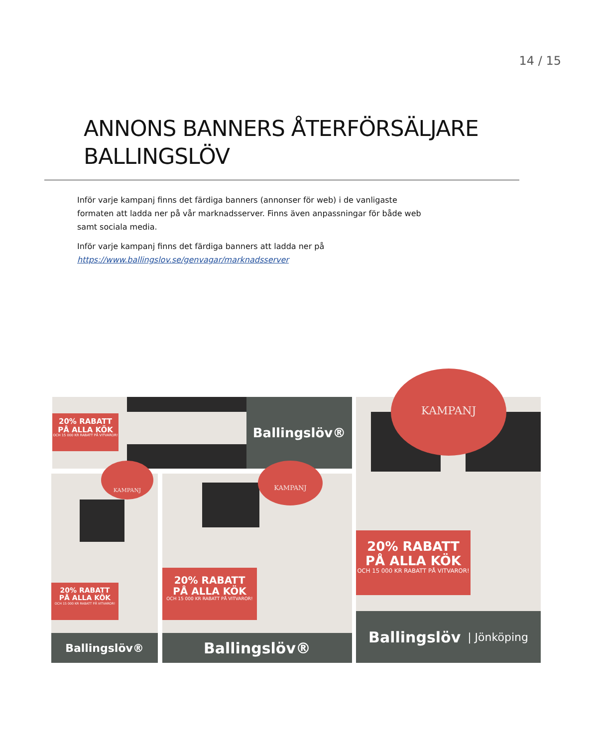14 / 15
ANNONS BANNERS ÅTERFÖRSÄLJARE
BALLINGSLÖV
Inför varje kampanj finns det färdiga banners (annonser för web) i de vanligaste formaten att ladda ner på vår marknadsserver. Finns även anpassningar för både web samt sociala media.
Inför varje kampanj finns det färdiga banners att ladda ner på https://www.ballingslov.se/genvagar/marknadsserver
20% RABATT
PÅ ALLA KÖK
OCH 15 000 KR RABATT PÅ VITVAROR!
Ballingslöv®
KAMPANJ
20% RABATT
PÅ ALLA KÖK
OCH 15 000 KR RABATT PÅ VITVAROR!
Ballingslöv®
KAMPANJ
20% RABATT
PÅ ALLA KÖK
OCH 15 000 KR RABATT PÅ VITVAROR!
Ballingslöv®
KAMPANJ
20% RABATT
PÅ ALLA KÖK
OCH 15 000 KR RABATT PÅ VITVAROR!
Ballingslöv | Jönköping